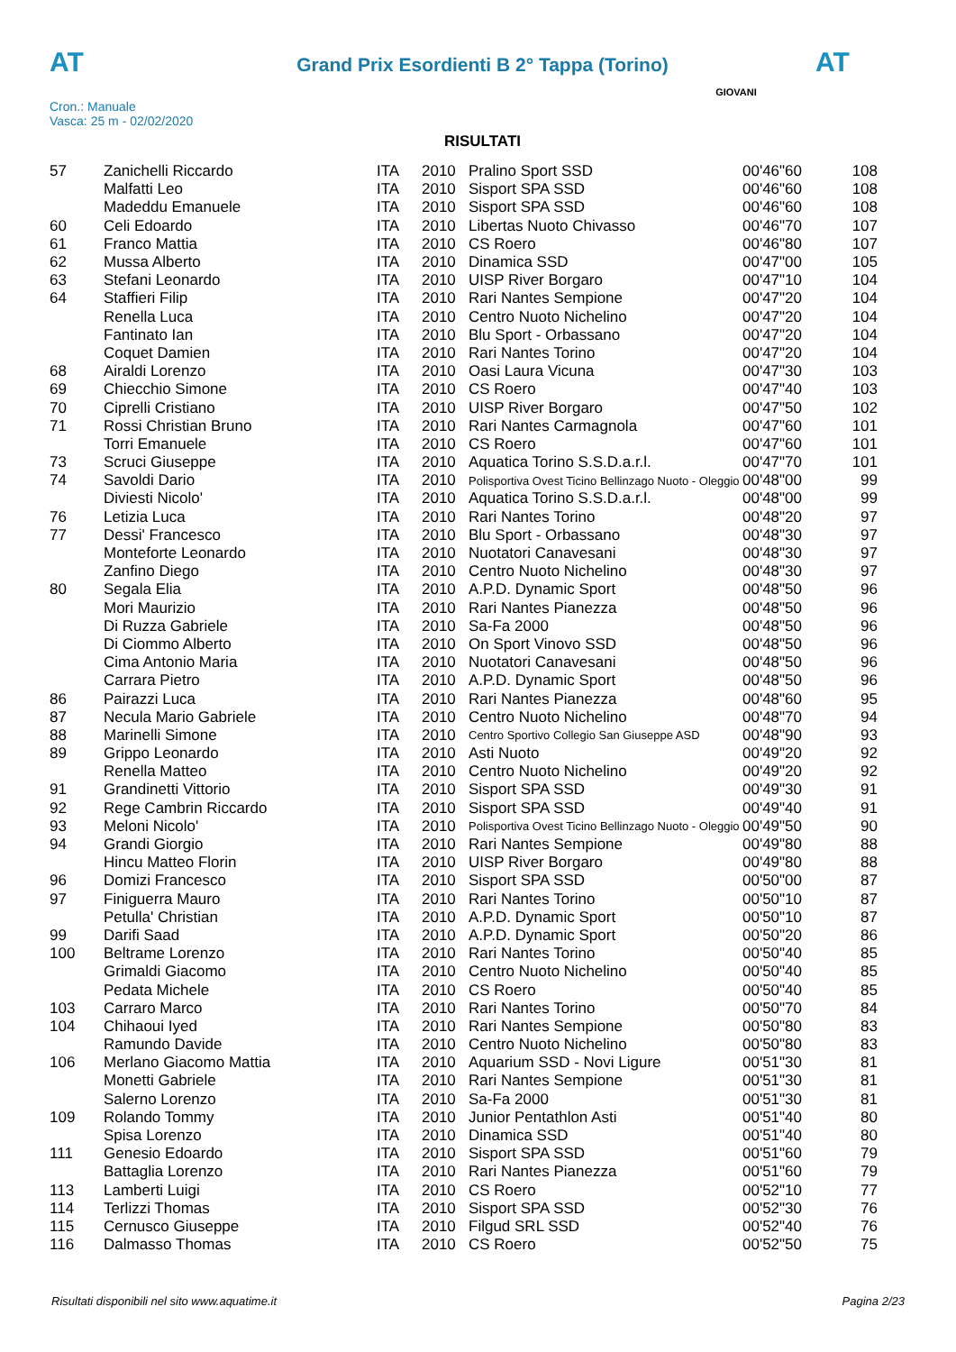AT
Grand Prix Esordienti B 2° Tappa (Torino)
AT
Cron.: Manuale
Vasca: 25 m - 02/02/2020
GIOVANI
RISULTATI
| 57 | Zanichelli Riccardo | ITA | 2010 | Pralino Sport SSD | 00'46"60 | 108 |
| | Malfatti Leo | ITA | 2010 | Sisport SPA SSD | 00'46"60 | 108 |
| | Madeddu Emanuele | ITA | 2010 | Sisport SPA SSD | 00'46"60 | 108 |
| 60 | Celi Edoardo | ITA | 2010 | Libertas Nuoto Chivasso | 00'46"70 | 107 |
| 61 | Franco Mattia | ITA | 2010 | CS Roero | 00'46"80 | 107 |
| 62 | Mussa Alberto | ITA | 2010 | Dinamica SSD | 00'47"00 | 105 |
| 63 | Stefani Leonardo | ITA | 2010 | UISP River Borgaro | 00'47"10 | 104 |
| 64 | Staffieri Filip | ITA | 2010 | Rari Nantes Sempione | 00'47"20 | 104 |
| | Renella Luca | ITA | 2010 | Centro Nuoto Nichelino | 00'47"20 | 104 |
| | Fantinato Ian | ITA | 2010 | Blu Sport - Orbassano | 00'47"20 | 104 |
| | Coquet Damien | ITA | 2010 | Rari Nantes Torino | 00'47"20 | 104 |
| 68 | Airaldi Lorenzo | ITA | 2010 | Oasi Laura Vicuna | 00'47"30 | 103 |
| 69 | Chiecchio Simone | ITA | 2010 | CS Roero | 00'47"40 | 103 |
| 70 | Ciprelli Cristiano | ITA | 2010 | UISP River Borgaro | 00'47"50 | 102 |
| 71 | Rossi Christian Bruno | ITA | 2010 | Rari Nantes Carmagnola | 00'47"60 | 101 |
| | Torri Emanuele | ITA | 2010 | CS Roero | 00'47"60 | 101 |
| 73 | Scruci Giuseppe | ITA | 2010 | Aquatica Torino S.S.D.a.r.l. | 00'47"70 | 101 |
| 74 | Savoldi Dario | ITA | 2010 | Polisportiva Ovest Ticino Bellinzago Nuoto - Oleggio | 00'48"00 | 99 |
| | Diviesti Nicolo' | ITA | 2010 | Aquatica Torino S.S.D.a.r.l. | 00'48"00 | 99 |
| 76 | Letizia Luca | ITA | 2010 | Rari Nantes Torino | 00'48"20 | 97 |
| 77 | Dessi' Francesco | ITA | 2010 | Blu Sport - Orbassano | 00'48"30 | 97 |
| | Monteforte Leonardo | ITA | 2010 | Nuotatori Canavesani | 00'48"30 | 97 |
| | Zanfino Diego | ITA | 2010 | Centro Nuoto Nichelino | 00'48"30 | 97 |
| 80 | Segala Elia | ITA | 2010 | A.P.D. Dynamic Sport | 00'48"50 | 96 |
| | Mori Maurizio | ITA | 2010 | Rari Nantes Pianezza | 00'48"50 | 96 |
| | Di Ruzza Gabriele | ITA | 2010 | Sa-Fa 2000 | 00'48"50 | 96 |
| | Di Ciommo Alberto | ITA | 2010 | On Sport Vinovo SSD | 00'48"50 | 96 |
| | Cima Antonio Maria | ITA | 2010 | Nuotatori Canavesani | 00'48"50 | 96 |
| | Carrara Pietro | ITA | 2010 | A.P.D. Dynamic Sport | 00'48"50 | 96 |
| 86 | Pairazzi Luca | ITA | 2010 | Rari Nantes Pianezza | 00'48"60 | 95 |
| 87 | Necula Mario Gabriele | ITA | 2010 | Centro Nuoto Nichelino | 00'48"70 | 94 |
| 88 | Marinelli Simone | ITA | 2010 | Centro Sportivo Collegio San Giuseppe ASD | 00'48"90 | 93 |
| 89 | Grippo Leonardo | ITA | 2010 | Asti Nuoto | 00'49"20 | 92 |
| | Renella Matteo | ITA | 2010 | Centro Nuoto Nichelino | 00'49"20 | 92 |
| 91 | Grandinetti Vittorio | ITA | 2010 | Sisport SPA SSD | 00'49"30 | 91 |
| 92 | Rege Cambrin Riccardo | ITA | 2010 | Sisport SPA SSD | 00'49"40 | 91 |
| 93 | Meloni Nicolo' | ITA | 2010 | Polisportiva Ovest Ticino Bellinzago Nuoto - Oleggio | 00'49"50 | 90 |
| 94 | Grandi Giorgio | ITA | 2010 | Rari Nantes Sempione | 00'49"80 | 88 |
| | Hincu Matteo Florin | ITA | 2010 | UISP River Borgaro | 00'49"80 | 88 |
| 96 | Domizi Francesco | ITA | 2010 | Sisport SPA SSD | 00'50"00 | 87 |
| 97 | Finiguerra Mauro | ITA | 2010 | Rari Nantes Torino | 00'50"10 | 87 |
| | Petulla' Christian | ITA | 2010 | A.P.D. Dynamic Sport | 00'50"10 | 87 |
| 99 | Darifi Saad | ITA | 2010 | A.P.D. Dynamic Sport | 00'50"20 | 86 |
| 100 | Beltrame Lorenzo | ITA | 2010 | Rari Nantes Torino | 00'50"40 | 85 |
| | Grimaldi Giacomo | ITA | 2010 | Centro Nuoto Nichelino | 00'50"40 | 85 |
| | Pedata Michele | ITA | 2010 | CS Roero | 00'50"40 | 85 |
| 103 | Carraro Marco | ITA | 2010 | Rari Nantes Torino | 00'50"70 | 84 |
| 104 | Chihaoui Iyed | ITA | 2010 | Rari Nantes Sempione | 00'50"80 | 83 |
| | Ramundo Davide | ITA | 2010 | Centro Nuoto Nichelino | 00'50"80 | 83 |
| 106 | Merlano Giacomo Mattia | ITA | 2010 | Aquarium SSD - Novi Ligure | 00'51"30 | 81 |
| | Monetti Gabriele | ITA | 2010 | Rari Nantes Sempione | 00'51"30 | 81 |
| | Salerno Lorenzo | ITA | 2010 | Sa-Fa 2000 | 00'51"30 | 81 |
| 109 | Rolando Tommy | ITA | 2010 | Junior Pentathlon Asti | 00'51"40 | 80 |
| | Spisa Lorenzo | ITA | 2010 | Dinamica SSD | 00'51"40 | 80 |
| 111 | Genesio Edoardo | ITA | 2010 | Sisport SPA SSD | 00'51"60 | 79 |
| | Battaglia Lorenzo | ITA | 2010 | Rari Nantes Pianezza | 00'51"60 | 79 |
| 113 | Lamberti Luigi | ITA | 2010 | CS Roero | 00'52"10 | 77 |
| 114 | Terlizzi Thomas | ITA | 2010 | Sisport SPA SSD | 00'52"30 | 76 |
| 115 | Cernusco Giuseppe | ITA | 2010 | Filgud SRL SSD | 00'52"40 | 76 |
| 116 | Dalmasso Thomas | ITA | 2010 | CS Roero | 00'52"50 | 75 |
Risultati disponibili nel sito www.aquatime.it Pagina 2/23